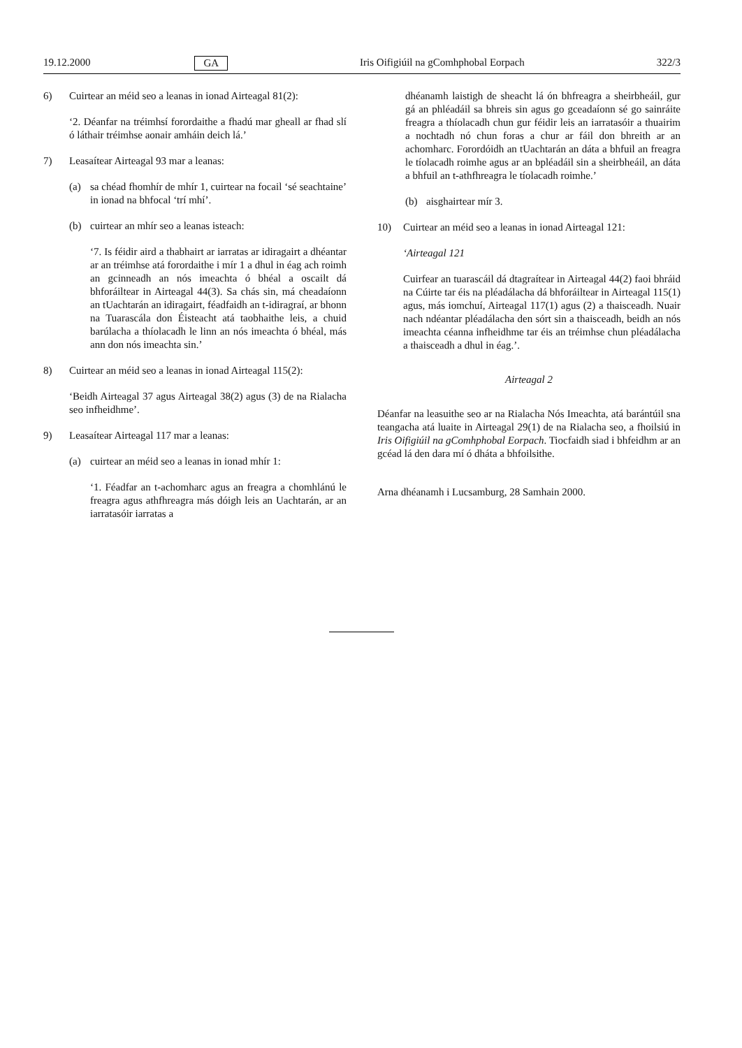19.12.2000 GA Iris Oifigiúil na gComhphobal Eorpach 322/3
6) Cuirtear an méid seo a leanas in ionad Airteagal 81(2):
‘2. Déanfar na tréimhsí forordaithe a fhadú mar gheall ar fhad slí ó láthair tréimhse aonair amháin deich lá.’
7) Leasaítear Airteagal 93 mar a leanas:
(a) sa chéad fhomhír de mhír 1, cuirtear na focail ‘sé seachtaine’ in ionad na bhfocal ‘trí mhí’.
(b) cuirtear an mhír seo a leanas isteach:
‘7. Is féidir aird a thabhairt ar iarratas ar idiragairt a dhéantar ar an tréimhse atá forordaithe i mír 1 a dhul in éag ach roimh an gcinneadh an nós imeachta ó bhéal a oscailt dá bhforáiltear in Airteagal 44(3). Sa chás sin, má cheadaíonn an tUachtarán an idiragairt, féadfaidh an t-idiragraí, ar bhonn na Tuarascála don Éisteacht atá taobhaithe leis, a chuid barúlacha a thíolacadh le linn an nós imeachta ó bhéal, más ann don nós imeachta sin.’
8) Cuirtear an méid seo a leanas in ionad Airteagal 115(2):
‘Beidh Airteagal 37 agus Airteagal 38(2) agus (3) de na Rialacha seo infheidhme’.
9) Leasaítear Airteagal 117 mar a leanas:
(a) cuirtear an méid seo a leanas in ionad mhír 1:
‘1. Féadfar an t-achomharc agus an freagra a chomhlánú le freagra agus athfhreagra más dóigh leis an Uachtarán, ar an iarratasóir iarratas a
dhéanamh laistigh de sheacht lá ón bhfreagra a sheirbheáil, gur gá an phléadáil sa bhreis sin agus go gceadaíonn sé go sainráite freagra a thíolacadh chun gur féidir leis an iarratasóir a thuairim a nochtadh nó chun foras a chur ar fáil don bhreith ar an achomharc. Forordóidh an tUachtarán an dáta a bhfuil an freagra le tíolacadh roimhe agus ar an bpléadáil sin a sheirbheáil, an dáta a bhfuil an t-athfhreagra le tíolacadh roimhe.’
(b) aisghairtear mír 3.
10) Cuirtear an méid seo a leanas in ionad Airteagal 121:
‘Airteagal 121
Cuirfear an tuarascáil dá dtagraítear in Airteagal 44(2) faoi bhráid na Cúirte tar éis na pléadálacha dá bhforáiltear in Airteagal 115(1) agus, más iomchuí, Airteagal 117(1) agus (2) a thaisceadh. Nuair nach ndéantar pléadálacha den sórt sin a thaisceadh, beidh an nós imeachta céanna infheidhme tar éis an tréimhse chun pléadálacha a thaisceadh a dhul in éag.’.
Airteagal 2
Déanfar na leasuithe seo ar na Rialacha Nós Imeachta, atá barántúil sna teangacha atá luaite in Airteagal 29(1) de na Rialacha seo, a fhoilsiú in Iris Oifigiúil na gComhphobal Eorpach. Tiocfaidh siad i bhfeidhm ar an gcéad lá den dara mí ó dháta a bhfoilsithe.
Arna dhéanamh i Lucsamburg, 28 Samhain 2000.